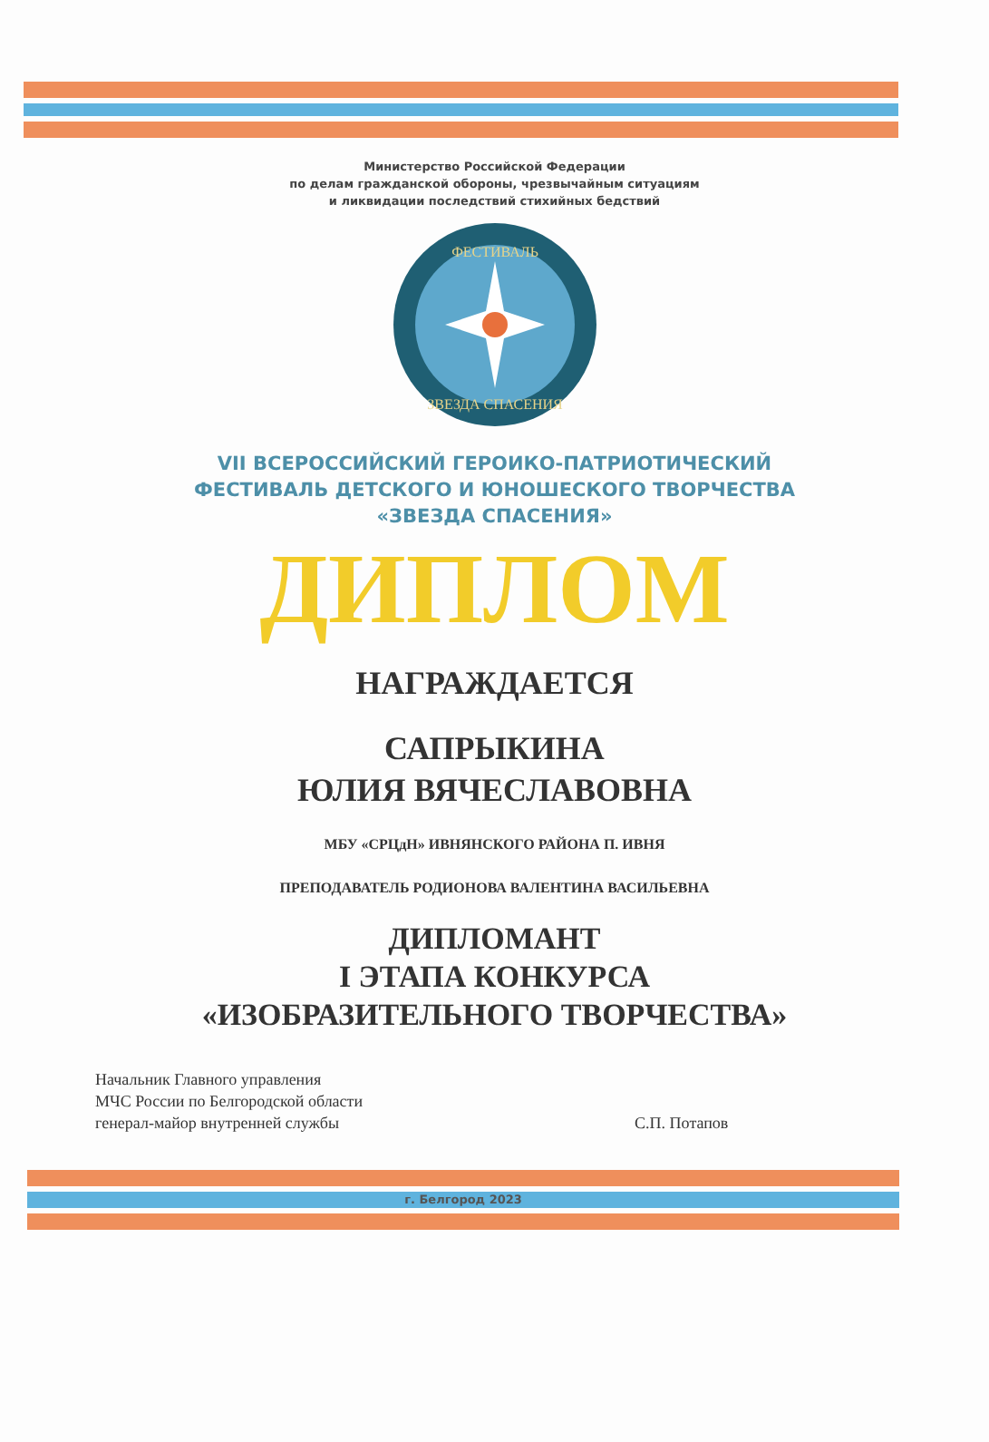Министерство Российской Федерации
по делам гражданской обороны, чрезвычайным ситуациям
и ликвидации последствий стихийных бедствий
ФЕСТИВАЛЬ
ЗВЕЗДА СПАСЕНИЯ
VII ВСЕРОССИЙСКИЙ ГЕРОИКО-ПАТРИОТИЧЕСКИЙ
ФЕСТИВАЛЬ ДЕТСКОГО И ЮНОШЕСКОГО ТВОРЧЕСТВА
«ЗВЕЗДА СПАСЕНИЯ»
ДИПЛОМ
НАГРАЖДАЕТСЯ
САПРЫКИНА
ЮЛИЯ ВЯЧЕСЛАВОВНА
МБУ «СРЦдН» ИВНЯНСКОГО РАЙОНА П. ИВНЯ
ПРЕПОДАВАТЕЛЬ РОДИОНОВА ВАЛЕНТИНА ВАСИЛЬЕВНА
ДИПЛОМАНТ
I ЭТАПА КОНКУРСА
«ИЗОБРАЗИТЕЛЬНОГО ТВОРЧЕСТВА»
Начальник Главного управления
МЧС России по Белгородской области
генерал-майор внутренней службы
С.П. Потапов
г. Белгород 2023